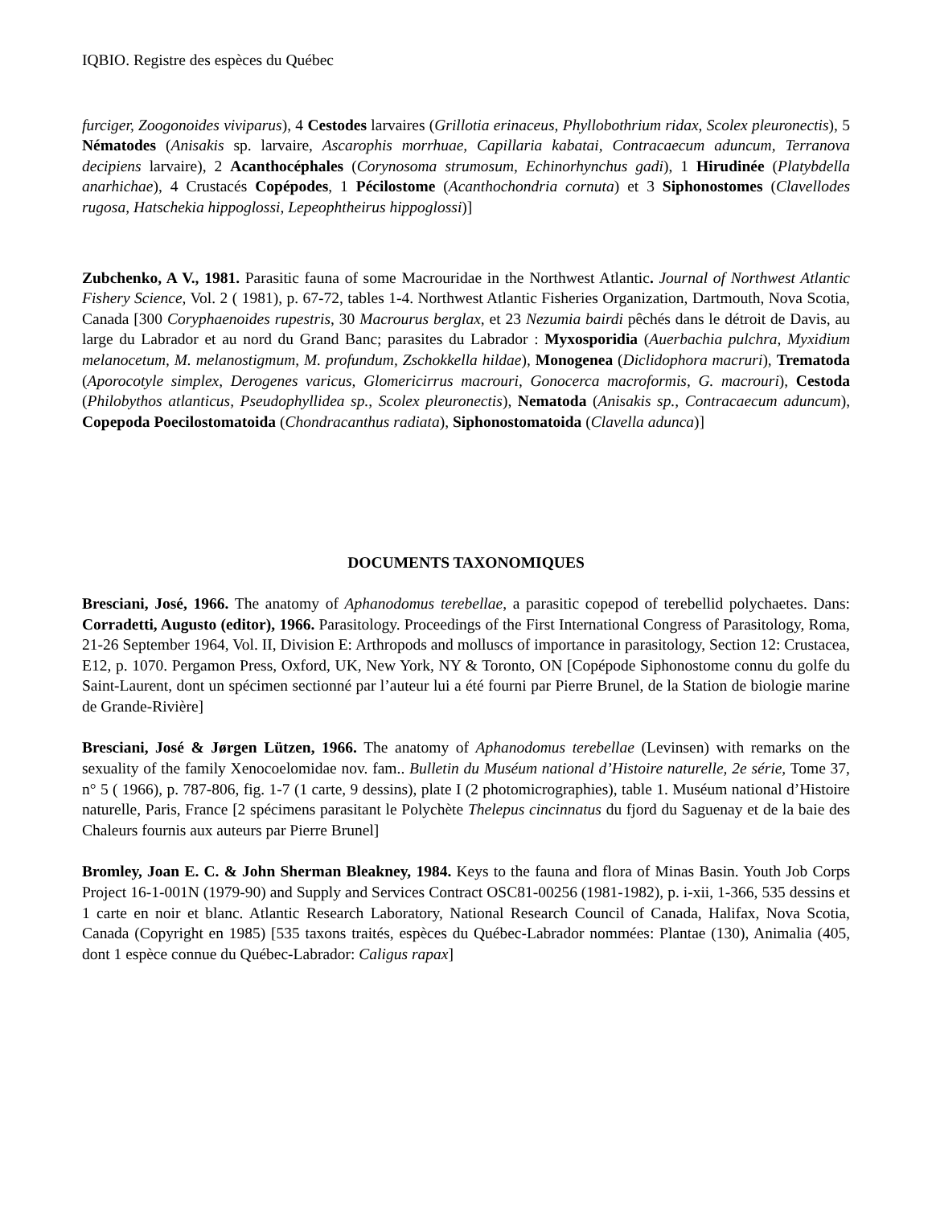IQBIO. Registre des espèces du Québec
furciger, Zoogonoides viviparus), 4 Cestodes larvaires (Grillotia erinaceus, Phyllobothrium ridax, Scolex pleuronectis), 5 Nématodes (Anisakis sp. larvaire, Ascarophis morrhuae, Capillaria kabatai, Contracaecum aduncum, Terranova decipiens larvaire), 2 Acanthocéphales (Corynosoma strumosum, Echinorhynchus gadi), 1 Hirudinée (Platybdella anarhichae), 4 Crustacés Copépodes, 1 Pécilostome (Acanthochondria cornuta) et 3 Siphonostomes (Clavellodes rugosa, Hatschekia hippoglossi, Lepeophtheirus hippoglossi)]
Zubchenko, A V., 1981. Parasitic fauna of some Macrouridae in the Northwest Atlantic. Journal of Northwest Atlantic Fishery Science, Vol. 2 ( 1981), p. 67-72, tables 1-4. Northwest Atlantic Fisheries Organization, Dartmouth, Nova Scotia, Canada [300 Coryphaenoides rupestris, 30 Macrourus berglax, et 23 Nezumia bairdi pêchés dans le détroit de Davis, au large du Labrador et au nord du Grand Banc; parasites du Labrador : Myxosporidia (Auerbachia pulchra, Myxidium melanocetum, M. melanostigmum, M. profundum, Zschokkella hildae), Monogenea (Diclidophora macruri), Trematoda (Aporocotyle simplex, Derogenes varicus, Glomericirrus macrouri, Gonocerca macroformis, G. macrouri), Cestoda (Philobythos atlanticus, Pseudophyllidea sp., Scolex pleuronectis), Nematoda (Anisakis sp., Contracaecum aduncum), Copepoda Poecilostomatoida (Chondracanthus radiata), Siphonostomatoida (Clavella adunca)]
DOCUMENTS TAXONOMIQUES
Bresciani, José, 1966. The anatomy of Aphanodomus terebellae, a parasitic copepod of terebellid polychaetes. Dans: Corradetti, Augusto (editor), 1966. Parasitology. Proceedings of the First International Congress of Parasitology, Roma, 21-26 September 1964, Vol. II, Division E: Arthropods and molluscs of importance in parasitology, Section 12: Crustacea, E12, p. 1070. Pergamon Press, Oxford, UK, New York, NY & Toronto, ON [Copépode Siphonostome connu du golfe du Saint-Laurent, dont un spécimen sectionné par l’auteur lui a été fourni par Pierre Brunel, de la Station de biologie marine de Grande-Rivière]
Bresciani, José & Jørgen Lützen, 1966. The anatomy of Aphanodomus terebellae (Levinsen) with remarks on the sexuality of the family Xenocoelomidae nov. fam.. Bulletin du Muséum national d’Histoire naturelle, 2e série, Tome 37, n° 5 ( 1966), p. 787-806, fig. 1-7 (1 carte, 9 dessins), plate I (2 photomicrographies), table 1. Muséum national d’Histoire naturelle, Paris, France [2 spécimens parasitant le Polychète Thelepus cincinnatus du fjord du Saguenay et de la baie des Chaleurs fournis aux auteurs par Pierre Brunel]
Bromley, Joan E. C. & John Sherman Bleakney, 1984. Keys to the fauna and flora of Minas Basin. Youth Job Corps Project 16-1-001N (1979-90) and Supply and Services Contract OSC81-00256 (1981-1982), p. i-xii, 1-366, 535 dessins et 1 carte en noir et blanc. Atlantic Research Laboratory, National Research Council of Canada, Halifax, Nova Scotia, Canada (Copyright en 1985) [535 taxons traités, espèces du Québec-Labrador nommées: Plantae (130), Animalia (405, dont 1 espèce connue du Québec-Labrador: Caligus rapax]